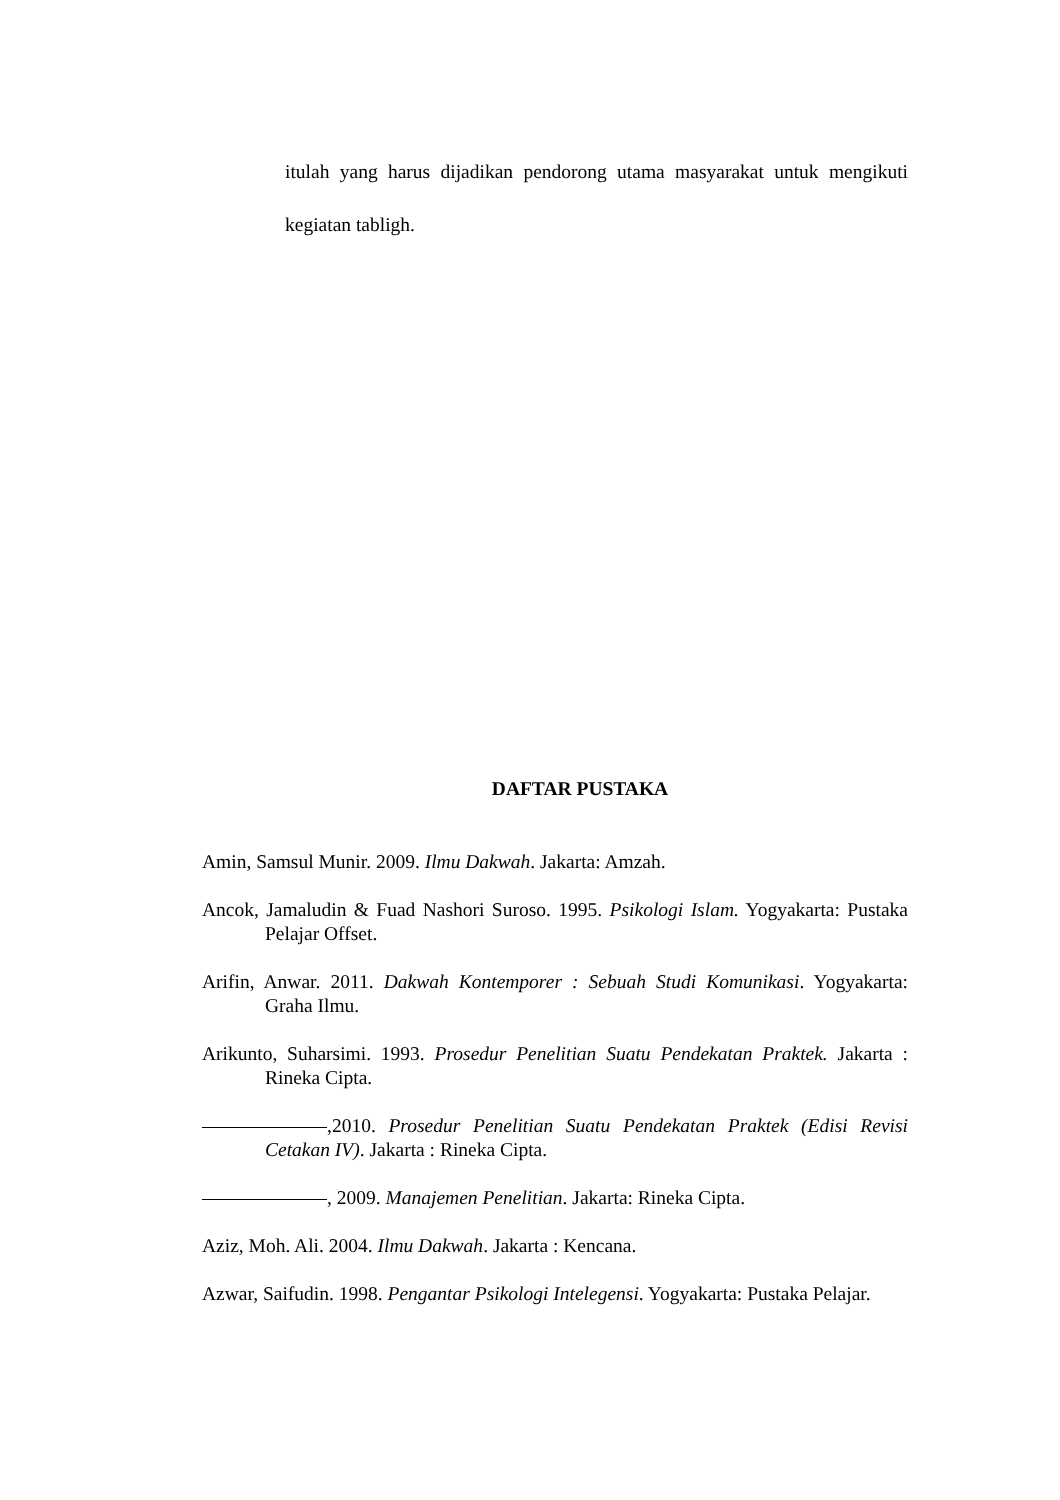itulah yang harus dijadikan pendorong utama masyarakat untuk mengikuti kegiatan tabligh.
DAFTAR PUSTAKA
Amin, Samsul Munir. 2009. Ilmu Dakwah. Jakarta: Amzah.
Ancok, Jamaludin & Fuad Nashori Suroso. 1995. Psikologi Islam. Yogyakarta: Pustaka Pelajar Offset.
Arifin, Anwar. 2011. Dakwah Kontemporer : Sebuah Studi Komunikasi. Yogyakarta: Graha Ilmu.
Arikunto, Suharsimi. 1993. Prosedur Penelitian Suatu Pendekatan Praktek. Jakarta : Rineka Cipta.
,2010. Prosedur Penelitian Suatu Pendekatan Praktek (Edisi Revisi Cetakan IV). Jakarta : Rineka Cipta.
, 2009. Manajemen Penelitian. Jakarta: Rineka Cipta.
Aziz, Moh. Ali. 2004. Ilmu Dakwah. Jakarta : Kencana.
Azwar, Saifudin. 1998. Pengantar Psikologi Intelegensi. Yogyakarta: Pustaka Pelajar.